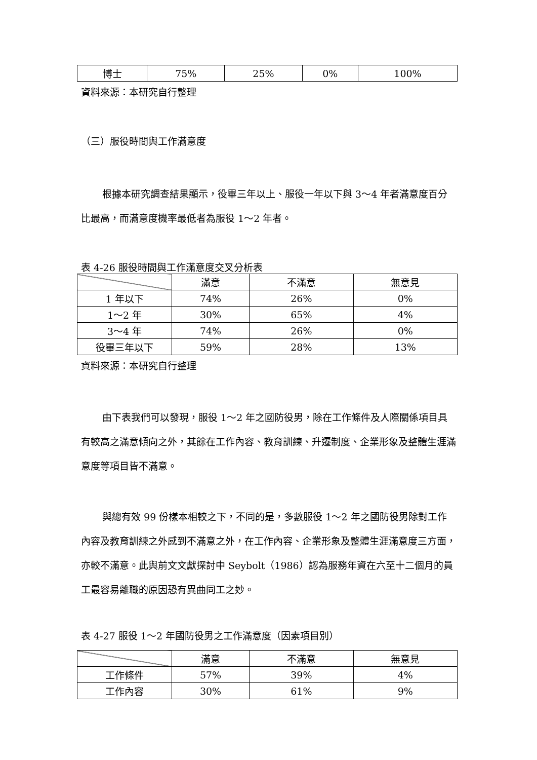| 博士 | 75% | 25% | 0% | 100% |
資料來源：本研究自行整理
（三）服役時間與工作滿意度
根據本研究調查結果顯示，役畢三年以上、服役一年以下與 3～4 年者滿意度百分比最高，而滿意度機率最低者為服役 1～2 年者。
表 4-26 服役時間與工作滿意度交叉分析表
| | 滿意 | 不滿意 | 無意見 |
| --- | --- | --- | --- |
| 1 年以下 | 74% | 26% | 0% |
| 1～2 年 | 30% | 65% | 4% |
| 3～4 年 | 74% | 26% | 0% |
| 役畢三年以下 | 59% | 28% | 13% |
資料來源：本研究自行整理
由下表我們可以發現，服役 1～2 年之國防役男，除在工作條件及人際關係項目具有較高之滿意傾向之外，其餘在工作內容、教育訓練、升遷制度、企業形象及整體生涯滿意度等項目皆不滿意。
與總有效 99 份樣本相較之下，不同的是，多數服役 1～2 年之國防役男除對工作內容及教育訓練之外感到不滿意之外，在工作內容、企業形象及整體生涯滿意度三方面，亦較不滿意。此與前文文獻探討中 Seybolt（1986）認為服務年資在六至十二個月的員工最容易離職的原因恐有異曲同工之妙。
表 4-27 服役 1～2 年國防役男之工作滿意度（因素項目別）
| | 滿意 | 不滿意 | 無意見 |
| --- | --- | --- | --- |
| 工作條件 | 57% | 39% | 4% |
| 工作內容 | 30% | 61% | 9% |